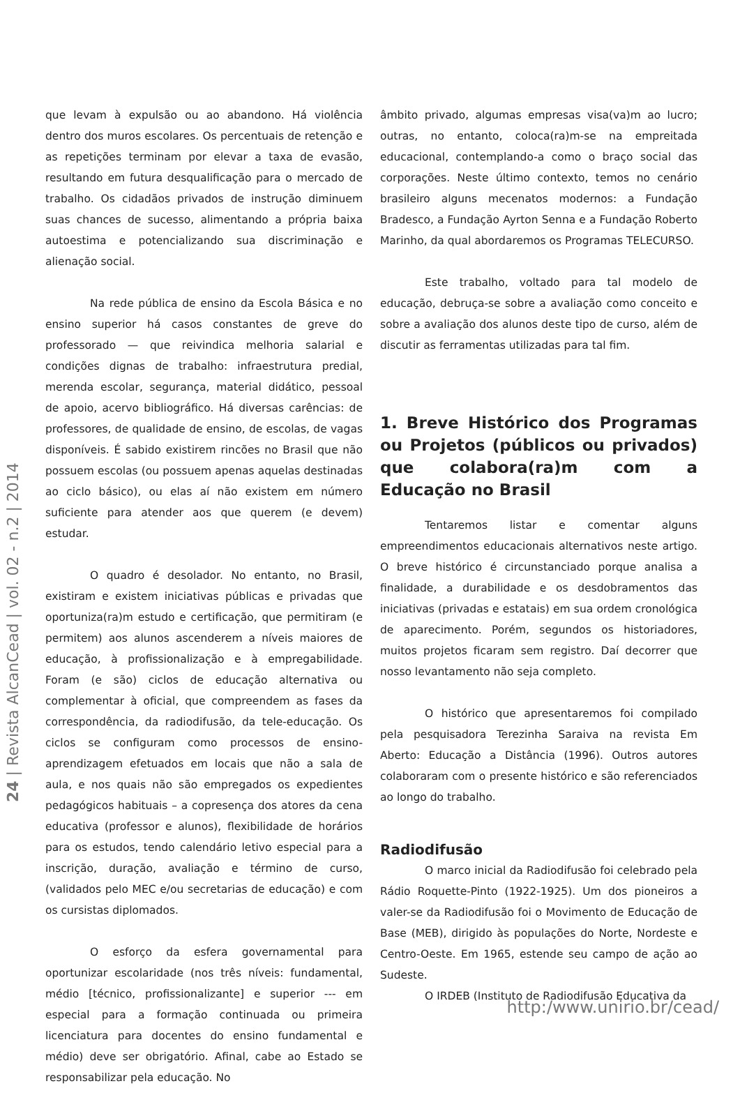24 | Revista AlcanCead | vol. 02 - n.2 | 2014
que levam à expulsão ou ao abandono. Há violência dentro dos muros escolares. Os percentuais de retenção e as repetições terminam por elevar a taxa de evasão, resultando em futura desqualificação para o mercado de trabalho. Os cidadãos privados de instrução diminuem suas chances de sucesso, alimentando a própria baixa autoestima e potencializando sua discriminação e alienação social.
Na rede pública de ensino da Escola Básica e no ensino superior há casos constantes de greve do professorado — que reivindica melhoria salarial e condições dignas de trabalho: infraestrutura predial, merenda escolar, segurança, material didático, pessoal de apoio, acervo bibliográfico. Há diversas carências: de professores, de qualidade de ensino, de escolas, de vagas disponíveis. É sabido existirem rincões no Brasil que não possuem escolas (ou possuem apenas aquelas destinadas ao ciclo básico), ou elas aí não existem em número suficiente para atender aos que querem (e devem) estudar.
O quadro é desolador. No entanto, no Brasil, existiram e existem iniciativas públicas e privadas que oportuniza(ra)m estudo e certificação, que permitiram (e permitem) aos alunos ascenderem a níveis maiores de educação, à profissionalização e à empregabilidade. Foram (e são) ciclos de educação alternativa ou complementar à oficial, que compreendem as fases da correspondência, da radiodifusão, da tele-educação. Os ciclos se configuram como processos de ensino-aprendizagem efetuados em locais que não a sala de aula, e nos quais não são empregados os expedientes pedagógicos habituais – a copresença dos atores da cena educativa (professor e alunos), flexibilidade de horários para os estudos, tendo calendário letivo especial para a inscrição, duração, avaliação e término de curso, (validados pelo MEC e/ou secretarias de educação) e com os cursistas diplomados.
O esforço da esfera governamental para oportunizar escolaridade (nos três níveis: fundamental, médio [técnico, profissionalizante] e superior --- em especial para a formação continuada ou primeira licenciatura para docentes do ensino fundamental e médio) deve ser obrigatório. Afinal, cabe ao Estado se responsabilizar pela educação. No
âmbito privado, algumas empresas visa(va)m ao lucro; outras, no entanto, coloca(ra)m-se na empreitada educacional, contemplando-a como o braço social das corporações. Neste último contexto, temos no cenário brasileiro alguns mecenatos modernos: a Fundação Bradesco, a Fundação Ayrton Senna e a Fundação Roberto Marinho, da qual abordaremos os Programas TELECURSO.
Este trabalho, voltado para tal modelo de educação, debruça-se sobre a avaliação como conceito e sobre a avaliação dos alunos deste tipo de curso, além de discutir as ferramentas utilizadas para tal fim.
1. Breve Histórico dos Programas ou Projetos (públicos ou privados) que colabora(ra)m com a Educação no Brasil
Tentaremos listar e comentar alguns empreendimentos educacionais alternativos neste artigo. O breve histórico é circunstanciado porque analisa a finalidade, a durabilidade e os desdobramentos das iniciativas (privadas e estatais) em sua ordem cronológica de aparecimento. Porém, segundos os historiadores, muitos projetos ficaram sem registro. Daí decorrer que nosso levantamento não seja completo.
O histórico que apresentaremos foi compilado pela pesquisadora Terezinha Saraiva na revista Em Aberto: Educação a Distância (1996). Outros autores colaboraram com o presente histórico e são referenciados ao longo do trabalho.
Radiodifusão
O marco inicial da Radiodifusão foi celebrado pela Rádio Roquette-Pinto (1922-1925). Um dos pioneiros a valer-se da Radiodifusão foi o Movimento de Educação de Base (MEB), dirigido às populações do Norte, Nordeste e Centro-Oeste. Em 1965, estende seu campo de ação ao Sudeste.
O IRDEB (Instituto de Radiodifusão Educativa da
http:/www.unirio.br/cead/